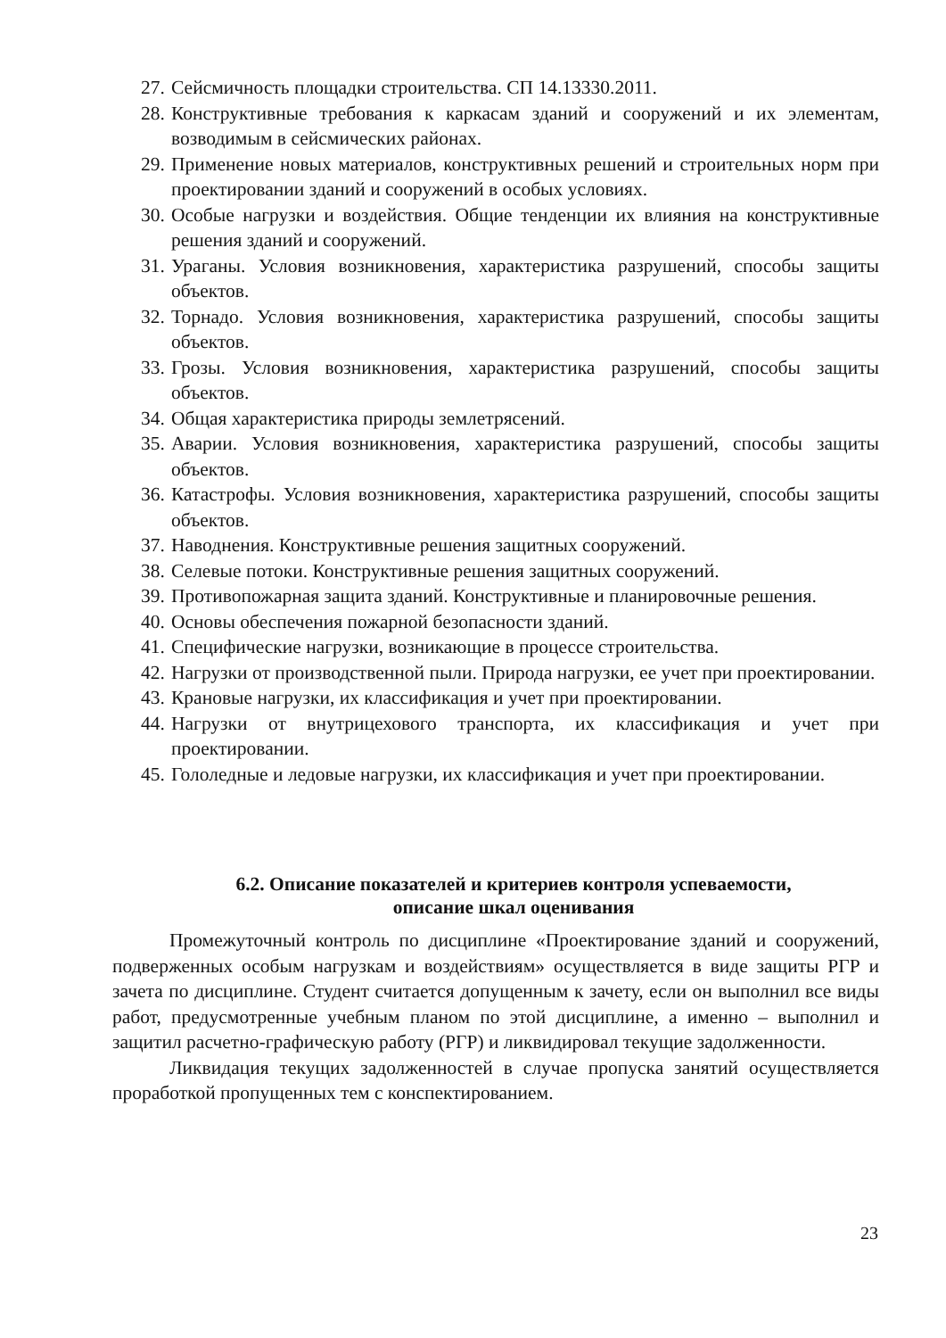27. Сейсмичность площадки строительства. СП 14.13330.2011.
28. Конструктивные требования к каркасам зданий и сооружений и их элементам, возводимым в сейсмических районах.
29. Применение новых материалов, конструктивных решений и строительных норм при проектировании зданий и сооружений в особых условиях.
30. Особые нагрузки и воздействия. Общие тенденции их влияния на конструктивные решения зданий и сооружений.
31. Ураганы. Условия возникновения, характеристика разрушений, способы защиты объектов.
32. Торнадо. Условия возникновения, характеристика разрушений, способы защиты объектов.
33. Грозы. Условия возникновения, характеристика разрушений, способы защиты объектов.
34. Общая характеристика природы землетрясений.
35. Аварии. Условия возникновения, характеристика разрушений, способы защиты объектов.
36. Катастрофы. Условия возникновения, характеристика разрушений, способы защиты объектов.
37. Наводнения. Конструктивные решения защитных сооружений.
38. Селевые потоки. Конструктивные решения защитных сооружений.
39. Противопожарная защита зданий. Конструктивные и планировочные решения.
40. Основы обеспечения пожарной безопасности зданий.
41. Специфические нагрузки, возникающие в процессе строительства.
42. Нагрузки от производственной пыли. Природа нагрузки, ее учет при проектировании.
43. Крановые нагрузки, их классификация и учет при проектировании.
44. Нагрузки от внутрицехового транспорта, их классификация и учет при проектировании.
45. Гололедные и ледовые нагрузки, их классификация и учет при проектировании.
6.2. Описание показателей и критериев контроля успеваемости,
описание шкал оценивания
Промежуточный контроль по дисциплине «Проектирование зданий и сооружений, подверженных особым нагрузкам и воздействиям» осуществляется в виде защиты РГР и зачета по дисциплине. Студент считается допущенным к зачету, если он выполнил все виды работ, предусмотренные учебным планом по этой дисциплине, а именно – выполнил и защитил расчетно-графическую работу (РГР) и ликвидировал текущие задолженности.
Ликвидация текущих задолженностей в случае пропуска занятий осуществляется проработкой пропущенных тем с конспектированием.
23